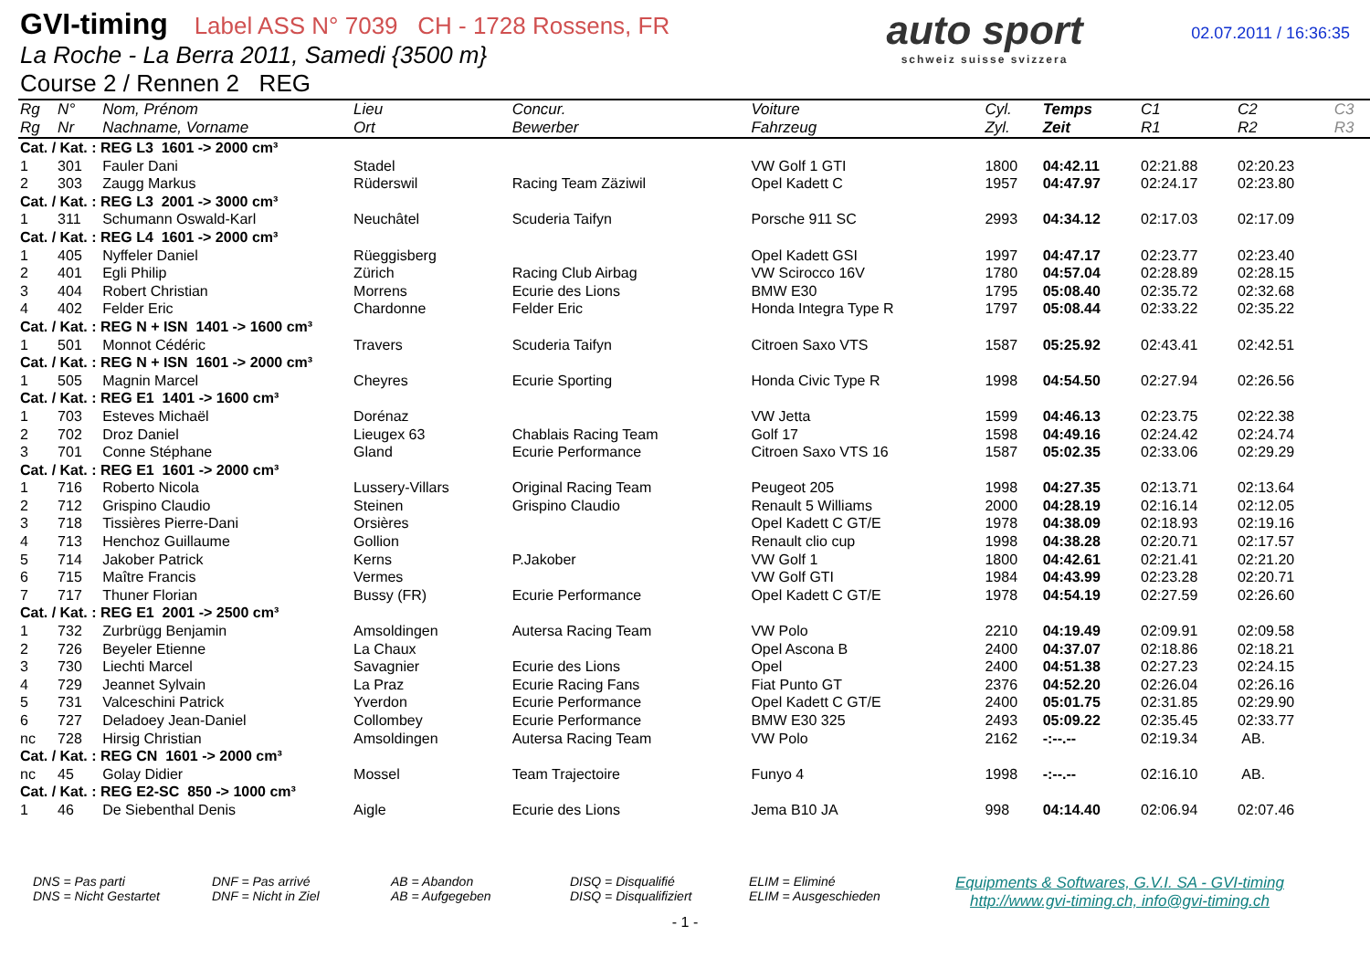GVI-timing Label ASS N° 7039 CH - 1728 Rossens, FR
La Roche - La Berra 2011, Samedi {3500 m}
Course 2 / Rennen 2 REG
auto sport
schweiz suisse svizzera
02.07.2011 / 16:36:35
| Rg | N° | Nom, Prénom | Lieu | Concur. | Voiture | Cyl. | Temps | C1 | C2 | C3 |
| --- | --- | --- | --- | --- | --- | --- | --- | --- | --- | --- |
| Rg | Nr | Nachname, Vorname | Ort | Bewerber | Fahrzeug | Zyl. | Zeit | R1 | R2 | R3 |
| Cat. / Kat. : REG L3 1601 -> 2000 cm³ | | | | | | | | | | |
| 1 | 301 | Fauler Dani | Stadel | | VW Golf 1 GTI | 1800 | 04:42.11 | 02:21.88 | 02:20.23 | |
| 2 | 303 | Zaugg Markus | Rüderswil | Racing Team Zäziwil | Opel Kadett C | 1957 | 04:47.97 | 02:24.17 | 02:23.80 | |
| Cat. / Kat. : REG L3 2001 -> 3000 cm³ | | | | | | | | | | |
| 1 | 311 | Schumann Oswald-Karl | Neuchâtel | Scuderia Taifyn | Porsche 911 SC | 2993 | 04:34.12 | 02:17.03 | 02:17.09 | |
| Cat. / Kat. : REG L4 1601 -> 2000 cm³ | | | | | | | | | | |
| 1 | 405 | Nyffeler Daniel | Rüeggisberg | | Opel Kadett GSI | 1997 | 04:47.17 | 02:23.77 | 02:23.40 | |
| 2 | 401 | Egli Philip | Zürich | Racing Club Airbag | VW Scirocco 16V | 1780 | 04:57.04 | 02:28.89 | 02:28.15 | |
| 3 | 404 | Robert Christian | Morrens | Ecurie des Lions | BMW E30 | 1795 | 05:08.40 | 02:35.72 | 02:32.68 | |
| 4 | 402 | Felder Eric | Chardonne | Felder Eric | Honda Integra Type R | 1797 | 05:08.44 | 02:33.22 | 02:35.22 | |
| Cat. / Kat. : REG N + ISN 1401 -> 1600 cm³ | | | | | | | | | | |
| 1 | 501 | Monnot Cédéric | Travers | Scuderia Taifyn | Citroen Saxo VTS | 1587 | 05:25.92 | 02:43.41 | 02:42.51 | |
| Cat. / Kat. : REG N + ISN 1601 -> 2000 cm³ | | | | | | | | | | |
| 1 | 505 | Magnin Marcel | Cheyres | Ecurie Sporting | Honda Civic Type R | 1998 | 04:54.50 | 02:27.94 | 02:26.56 | |
| Cat. / Kat. : REG E1 1401 -> 1600 cm³ | | | | | | | | | | |
| 1 | 703 | Esteves Michaël | Dorénaz | | VW Jetta | 1599 | 04:46.13 | 02:23.75 | 02:22.38 | |
| 2 | 702 | Droz Daniel | Lieugex 63 | Chablais Racing Team | Golf 17 | 1598 | 04:49.16 | 02:24.42 | 02:24.74 | |
| 3 | 701 | Conne Stéphane | Gland | Ecurie Performance | Citroen Saxo VTS 16 | 1587 | 05:02.35 | 02:33.06 | 02:29.29 | |
| Cat. / Kat. : REG E1 1601 -> 2000 cm³ | | | | | | | | | | |
| 1 | 716 | Roberto Nicola | Lussery-Villars | Original Racing Team | Peugeot 205 | 1998 | 04:27.35 | 02:13.71 | 02:13.64 | |
| 2 | 712 | Grispino Claudio | Steinen | Grispino Claudio | Renault 5 Williams | 2000 | 04:28.19 | 02:16.14 | 02:12.05 | |
| 3 | 718 | Tissières Pierre-Dani | Orsières | | Opel Kadett C GT/E | 1978 | 04:38.09 | 02:18.93 | 02:19.16 | |
| 4 | 713 | Henchoz Guillaume | Gollion | | Renault clio cup | 1998 | 04:38.28 | 02:20.71 | 02:17.57 | |
| 5 | 714 | Jakober Patrick | Kerns | P.Jakober | VW Golf 1 | 1800 | 04:42.61 | 02:21.41 | 02:21.20 | |
| 6 | 715 | Maître Francis | Vermes | | VW Golf GTI | 1984 | 04:43.99 | 02:23.28 | 02:20.71 | |
| 7 | 717 | Thuner Florian | Bussy (FR) | Ecurie Performance | Opel Kadett C GT/E | 1978 | 04:54.19 | 02:27.59 | 02:26.60 | |
| Cat. / Kat. : REG E1 2001 -> 2500 cm³ | | | | | | | | | | |
| 1 | 732 | Zurbrügg Benjamin | Amsoldingen | Autersa Racing Team | VW Polo | 2210 | 04:19.49 | 02:09.91 | 02:09.58 | |
| 2 | 726 | Beyeler Etienne | La Chaux | | Opel Ascona B | 2400 | 04:37.07 | 02:18.86 | 02:18.21 | |
| 3 | 730 | Liechti Marcel | Savagnier | Ecurie des Lions | Opel | 2400 | 04:51.38 | 02:27.23 | 02:24.15 | |
| 4 | 729 | Jeannet Sylvain | La Praz | Ecurie Racing Fans | Fiat Punto GT | 2376 | 04:52.20 | 02:26.04 | 02:26.16 | |
| 5 | 731 | Valceschini Patrick | Yverdon | Ecurie Performance | Opel Kadett C GT/E | 2400 | 05:01.75 | 02:31.85 | 02:29.90 | |
| 6 | 727 | Deladoey Jean-Daniel | Collombey | Ecurie Performance | BMW E30 325 | 2493 | 05:09.22 | 02:35.45 | 02:33.77 | |
| nc | 728 | Hirsig Christian | Amsoldingen | Autersa Racing Team | VW Polo | 2162 | -:--.-- | 02:19.34 | AB. | |
| Cat. / Kat. : REG CN 1601 -> 2000 cm³ | | | | | | | | | | |
| nc | 45 | Golay Didier | Mossel | Team Trajectoire | Funyo 4 | 1998 | -:--.-- | 02:16.10 | AB. | |
| Cat. / Kat. : REG E2-SC 850 -> 1000 cm³ | | | | | | | | | | |
| 1 | 46 | De Siebenthal Denis | Aigle | Ecurie des Lions | Jema B10 JA | 998 | 04:14.40 | 02:06.94 | 02:07.46 | |
DNS = Pas parti
DNS = Nicht Gestartet
DNF = Pas arrivé
DNF = Nicht in Ziel
AB = Abandon
AB = Aufgegeben
DISQ = Disqualifié
DISQ = Disqualifiziert
ELIM = Eliminé
ELIM = Ausgeschieden
Equipments & Softwares, G.V.I. SA - GVI-timing
http://www.gvi-timing.ch, info@gvi-timing.ch
- 1 -